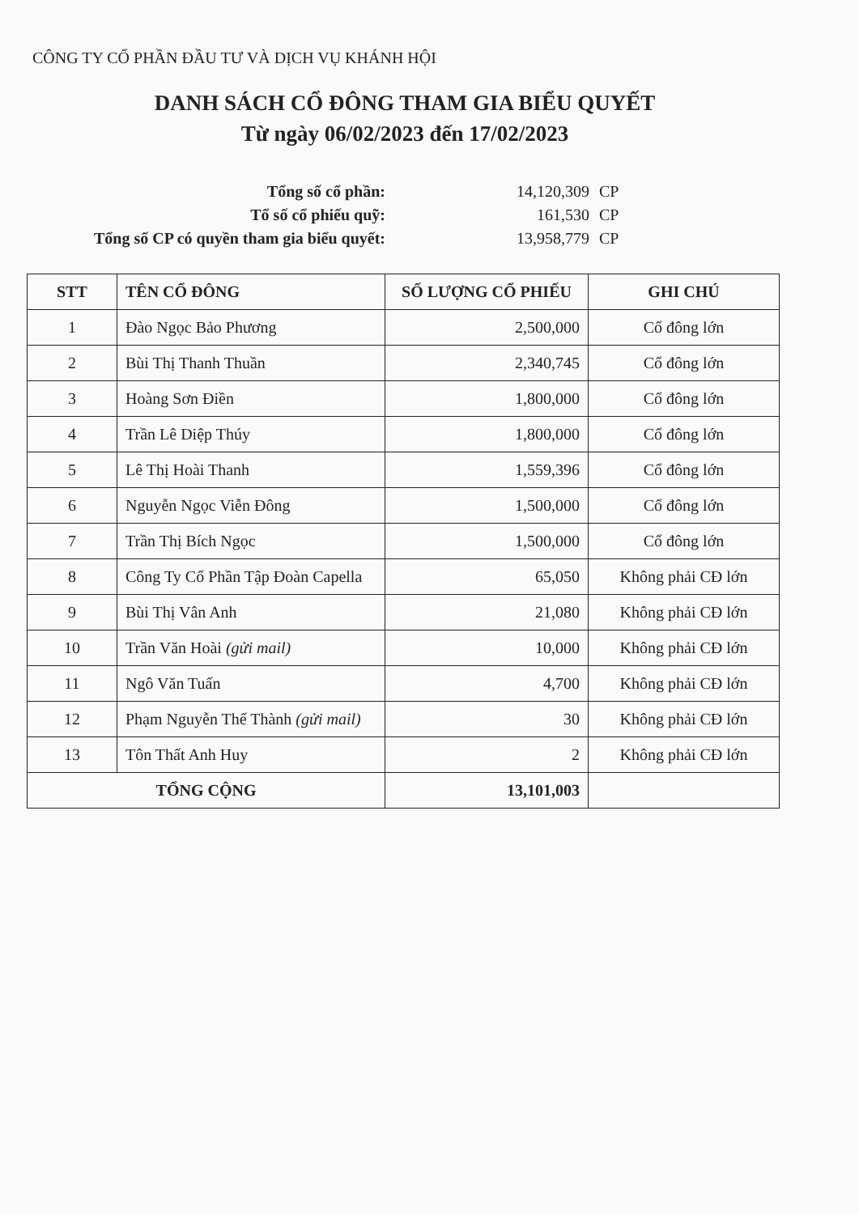CÔNG TY CỔ PHẦN ĐẦU TƯ VÀ DỊCH VỤ KHÁNH HỘI
DANH SÁCH CỔ ĐÔNG THAM GIA BIỂU QUYẾT
Từ ngày 06/02/2023 đến 17/02/2023
| Tổng số cổ phần: | 14,120,309 | CP |
| Tổ số cổ phiếu quỹ: | 161,530 | CP |
| Tổng số CP có quyền tham gia biểu quyết: | 13,958,779 | CP |
| STT | TÊN CỔ ĐÔNG | SỐ LƯỢNG CỔ PHIẾU | GHI CHÚ |
| --- | --- | --- | --- |
| 1 | Đào Ngọc Bảo Phương | 2,500,000 | Cổ đông lớn |
| 2 | Bùi Thị Thanh Thuần | 2,340,745 | Cổ đông lớn |
| 3 | Hoàng Sơn Điền | 1,800,000 | Cổ đông lớn |
| 4 | Trần Lê Diệp Thúy | 1,800,000 | Cổ đông lớn |
| 5 | Lê Thị Hoài Thanh | 1,559,396 | Cổ đông lớn |
| 6 | Nguyễn Ngọc Viễn Đông | 1,500,000 | Cổ đông lớn |
| 7 | Trần Thị Bích Ngọc | 1,500,000 | Cổ đông lớn |
| 8 | Công Ty Cổ Phần Tập Đoàn Capella | 65,050 | Không phải CĐ lớn |
| 9 | Bùi Thị Vân Anh | 21,080 | Không phải CĐ lớn |
| 10 | Trần Văn Hoài (gửi mail) | 10,000 | Không phải CĐ lớn |
| 11 | Ngô Văn Tuấn | 4,700 | Không phải CĐ lớn |
| 12 | Phạm Nguyễn Thế Thành (gửi mail) | 30 | Không phải CĐ lớn |
| 13 | Tôn Thất Anh Huy | 2 | Không phải CĐ lớn |
| TỔNG CỘNG | | 13,101,003 | |